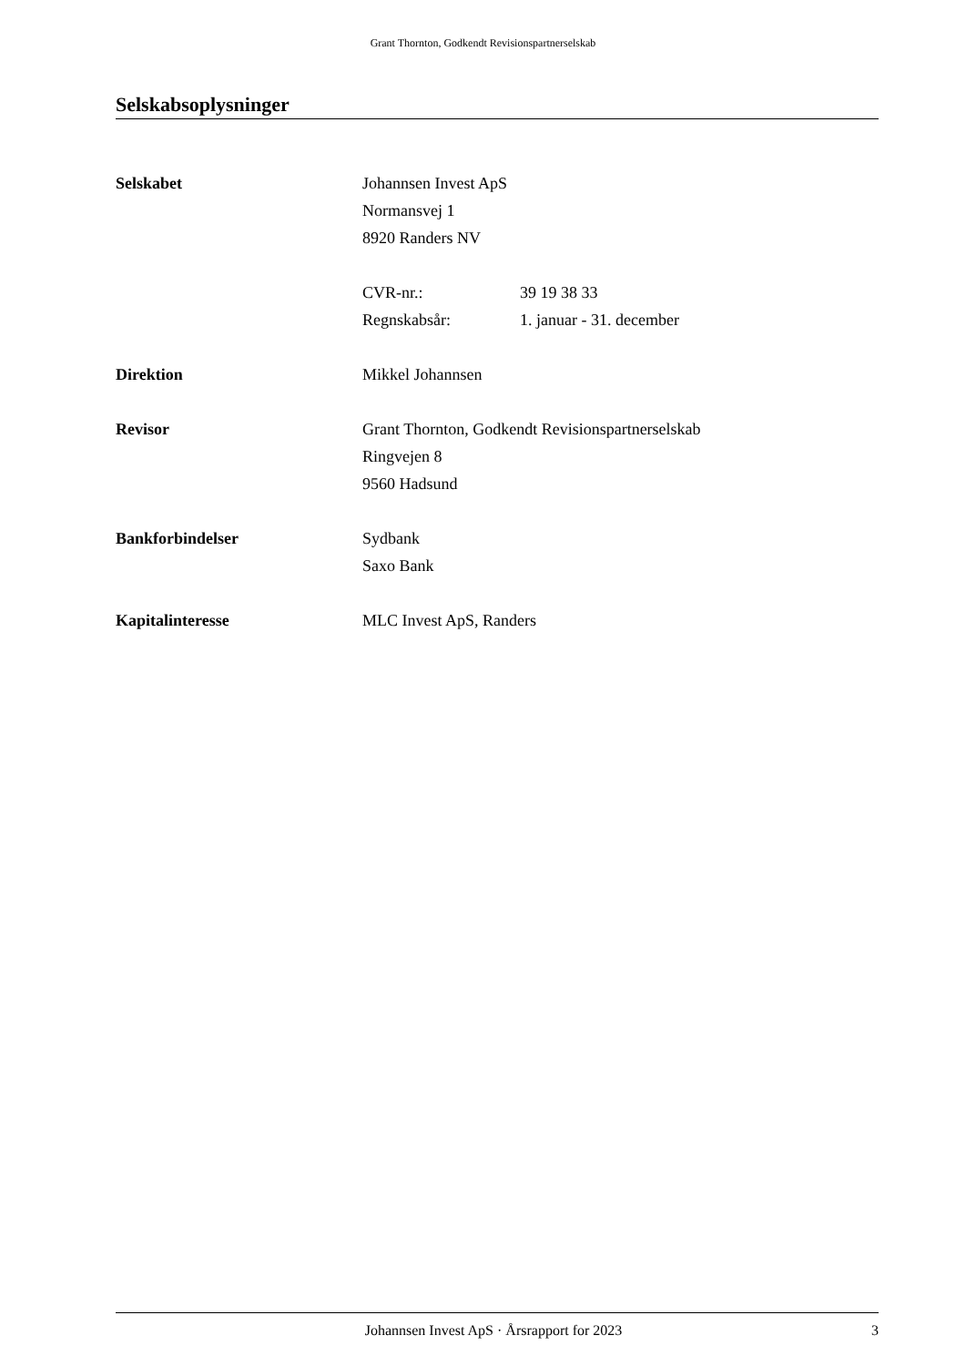Grant Thornton, Godkendt Revisionspartnerselskab
Selskabsoplysninger
Selskabet Johannsen Invest ApS
Normansvej 1
8920 Randers NV
CVR-nr.: 39 19 38 33
Regnskabsår: 1. januar - 31. december
Direktion Mikkel Johannsen
Revisor Grant Thornton, Godkendt Revisionspartnerselskab
Ringvejen 8
9560 Hadsund
Bankforbindelser Sydbank
Saxo Bank
Kapitalinteresse MLC Invest ApS, Randers
Johannsen Invest ApS · Årsrapport for 2023 3